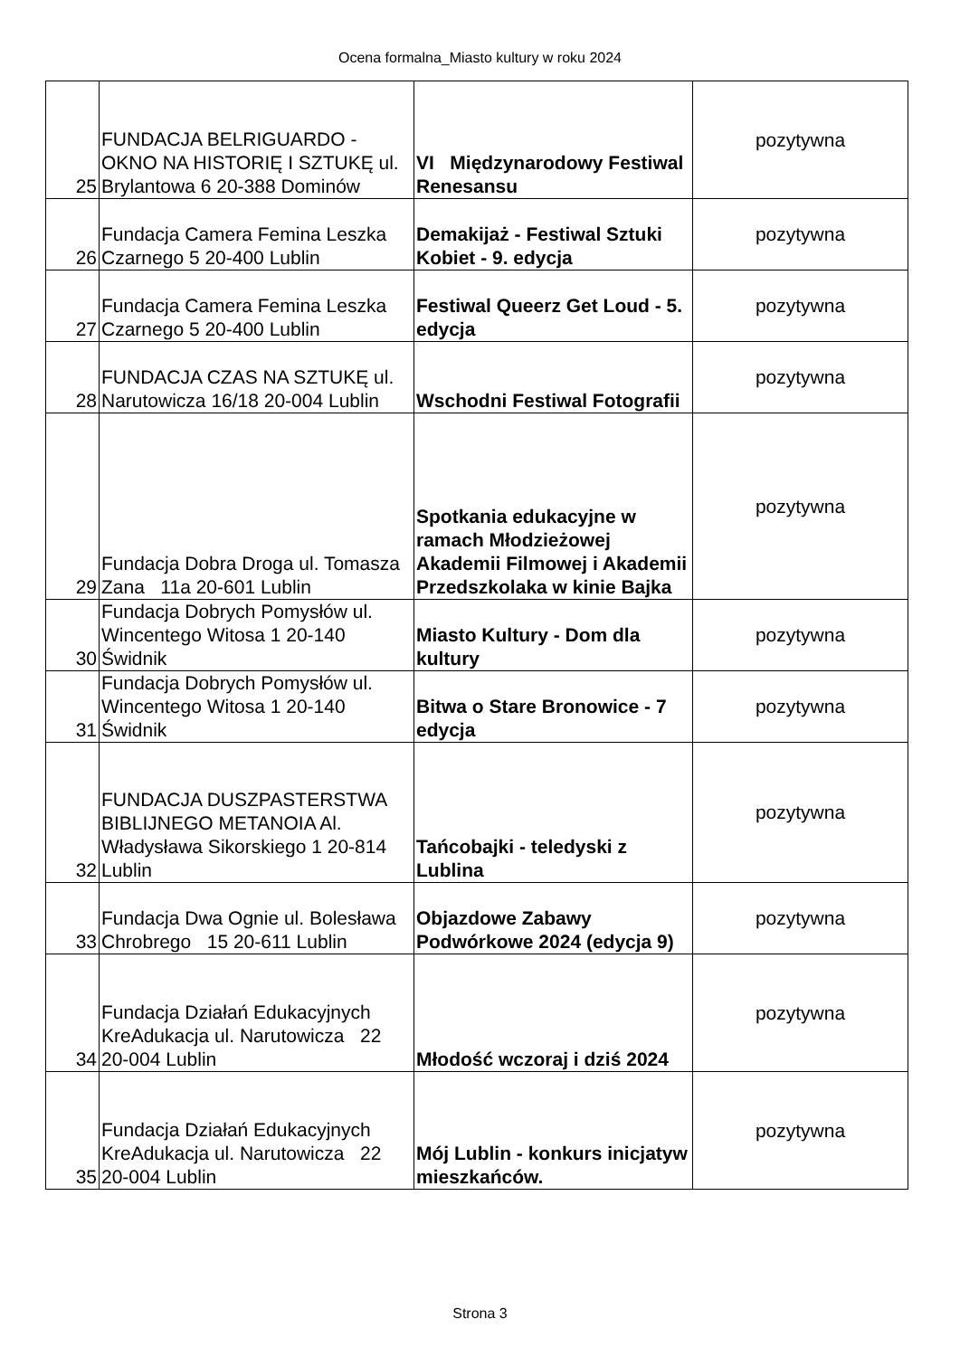Ocena formalna_Miasto kultury w roku 2024
| 25 | FUNDACJA BELRIGUARDO - OKNO NA HISTORIĘ I SZTUKĘ ul. Brylantowa 6 20-388 Dominów | VI Międzynarodowy Festiwal Renesansu | pozytywna |
| 26 | Fundacja Camera Femina Leszka Czarnego 5 20-400 Lublin | Demakijaż - Festiwal Sztuki Kobiet - 9. edycja | pozytywna |
| 27 | Fundacja Camera Femina Leszka Czarnego 5 20-400 Lublin | Festiwal Queerz Get Loud - 5. edycja | pozytywna |
| 28 | FUNDACJA CZAS NA SZTUKĘ ul. Narutowicza 16/18 20-004 Lublin | Wschodni Festiwal Fotografii | pozytywna |
| 29 | Fundacja Dobra Droga ul. Tomasza Zana 11a 20-601 Lublin | Spotkania edukacyjne w ramach Młodzieżowej Akademii Filmowej i Akademii Przedszkolaka w kinie Bajka | pozytywna |
| 30 | Fundacja Dobrych Pomysłów ul. Wincentego Witosa 1 20-140 Świdnik | Miasto Kultury - Dom dla kultury | pozytywna |
| 31 | Fundacja Dobrych Pomysłów ul. Wincentego Witosa 1 20-140 Świdnik | Bitwa o Stare Bronowice - 7 edycja | pozytywna |
| 32 | FUNDACJA DUSZPASTERSTWA BIBLIJNEGO METANOIA Al. Władysława Sikorskiego 1 20-814 Lublin | Tańcobajki - teledyski z Lublina | pozytywna |
| 33 | Fundacja Dwa Ognie ul. Bolesława Chrobrego 15 20-611 Lublin | Objazdowe Zabawy Podwórkowe 2024 (edycja 9) | pozytywna |
| 34 | Fundacja Działań Edukacyjnych KreAdukacja ul. Narutowicza 22 20-004 Lublin | Młodość wczoraj i dziś 2024 | pozytywna |
| 35 | Fundacja Działań Edukacyjnych KreAdukacja ul. Narutowicza 22 20-004 Lublin | Mój Lublin - konkurs inicjatyw mieszkańców. | pozytywna |
Strona 3